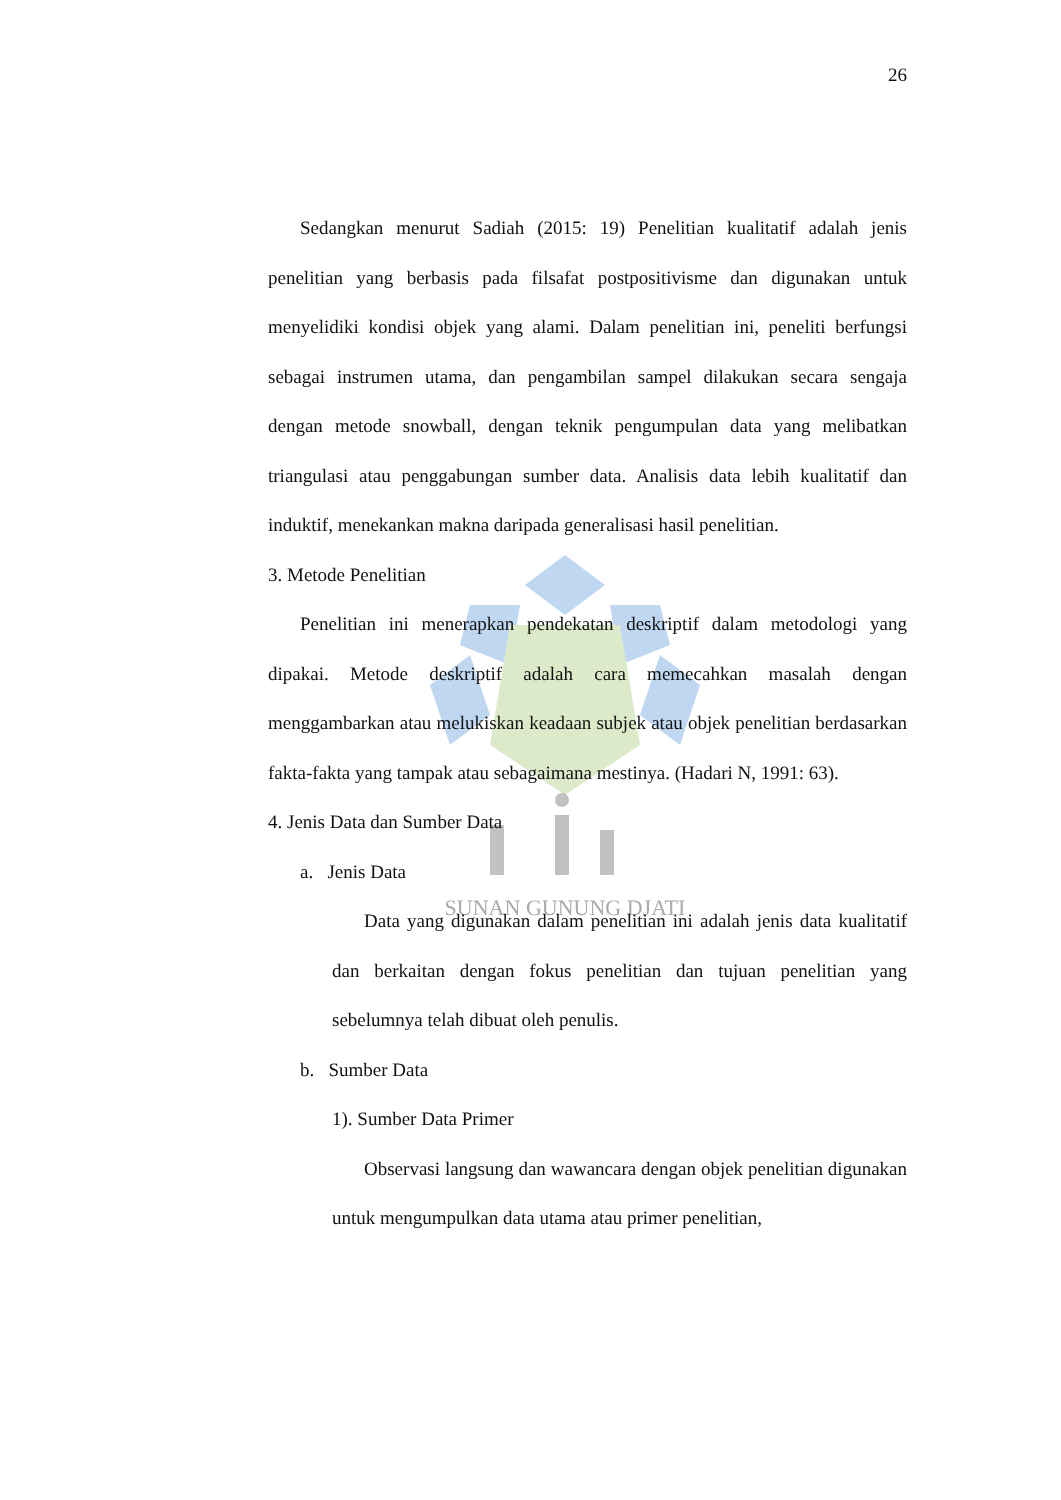SUNAN GUNUNG DJATI
26
Sedangkan menurut Sadiah (2015: 19) Penelitian kualitatif adalah jenis penelitian yang berbasis pada filsafat postpositivisme dan digunakan untuk menyelidiki kondisi objek yang alami. Dalam penelitian ini, peneliti berfungsi sebagai instrumen utama, dan pengambilan sampel dilakukan secara sengaja dengan metode snowball, dengan teknik pengumpulan data yang melibatkan triangulasi atau penggabungan sumber data. Analisis data lebih kualitatif dan induktif, menekankan makna daripada generalisasi hasil penelitian.
3. Metode Penelitian
Penelitian ini menerapkan pendekatan deskriptif dalam metodologi yang dipakai. Metode deskriptif adalah cara memecahkan masalah dengan menggambarkan atau melukiskan keadaan subjek atau objek penelitian berdasarkan fakta-fakta yang tampak atau sebagaimana mestinya. (Hadari N, 1991: 63).
4. Jenis Data dan Sumber Data
a. Jenis Data
Data yang digunakan dalam penelitian ini adalah jenis data kualitatif dan berkaitan dengan fokus penelitian dan tujuan penelitian yang sebelumnya telah dibuat oleh penulis.
b. Sumber Data
1). Sumber Data Primer
Observasi langsung dan wawancara dengan objek penelitian digunakan untuk mengumpulkan data utama atau primer penelitian,